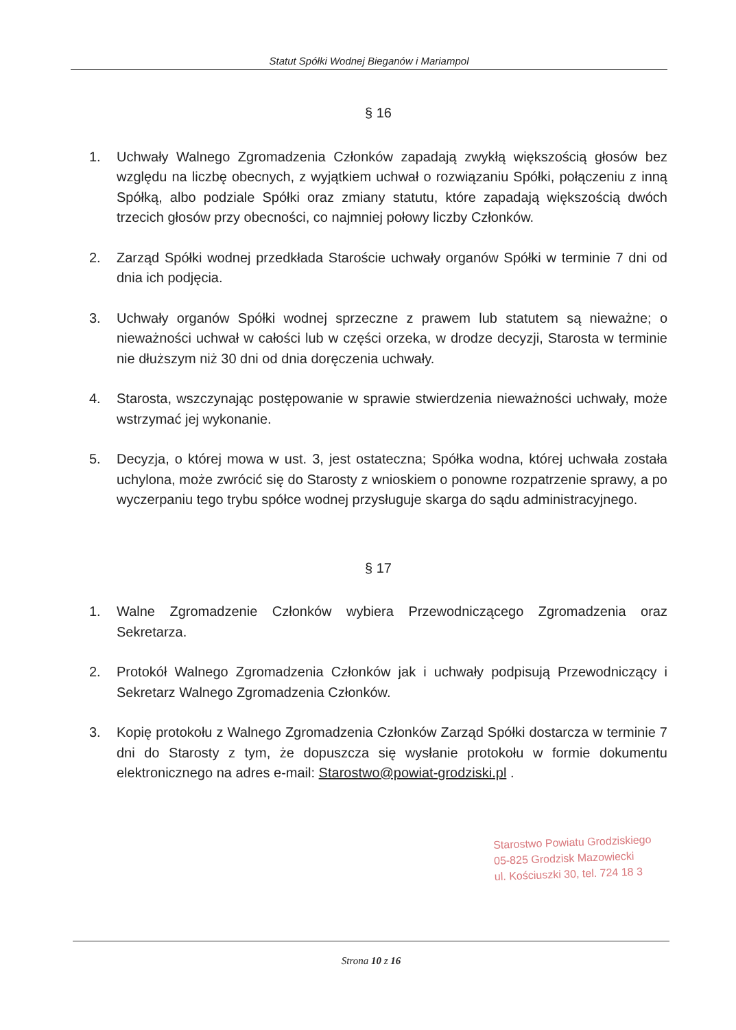Statut Spółki Wodnej Bieganów i Mariampol
§ 16
1. Uchwały Walnego Zgromadzenia Członków zapadają zwykłą większością głosów bez względu na liczbę obecnych, z wyjątkiem uchwał o rozwiązaniu Spółki, połączeniu z inną Spółką, albo podziale Spółki oraz zmiany statutu, które zapadają większością dwóch trzecich głosów przy obecności, co najmniej połowy liczby Członków.
2. Zarząd Spółki wodnej przedkłada Staroście uchwały organów Spółki w terminie 7 dni od dnia ich podjęcia.
3. Uchwały organów Spółki wodnej sprzeczne z prawem lub statutem są nieważne; o nieważności uchwał w całości lub w części orzeka, w drodze decyzji, Starosta w terminie nie dłuższym niż 30 dni od dnia doręczenia uchwały.
4. Starosta, wszczynając postępowanie w sprawie stwierdzenia nieważności uchwały, może wstrzymać jej wykonanie.
5. Decyzja, o której mowa w ust. 3, jest ostateczna; Spółka wodna, której uchwała została uchylona, może zwrócić się do Starosty z wnioskiem o ponowne rozpatrzenie sprawy, a po wyczerpaniu tego trybu spółce wodnej przysługuje skarga do sądu administracyjnego.
§ 17
1. Walne Zgromadzenie Członków wybiera Przewodniczącego Zgromadzenia oraz Sekretarza.
2. Protokół Walnego Zgromadzenia Członków jak i uchwały podpisują Przewodniczący i Sekretarz Walnego Zgromadzenia Członków.
3. Kopię protokołu z Walnego Zgromadzenia Członków Zarząd Spółki dostarcza w terminie 7 dni do Starosty z tym, że dopuszcza się wysłanie protokołu w formie dokumentu elektronicznego na adres e-mail: Starostwo@powiat-grodziski.pl .
Starostwo Powiatu Grodziskiego
05-825 Grodzisk Mazowiecki
ul. Kościuszki 30, tel. 724 18 3
Strona 10 z 16